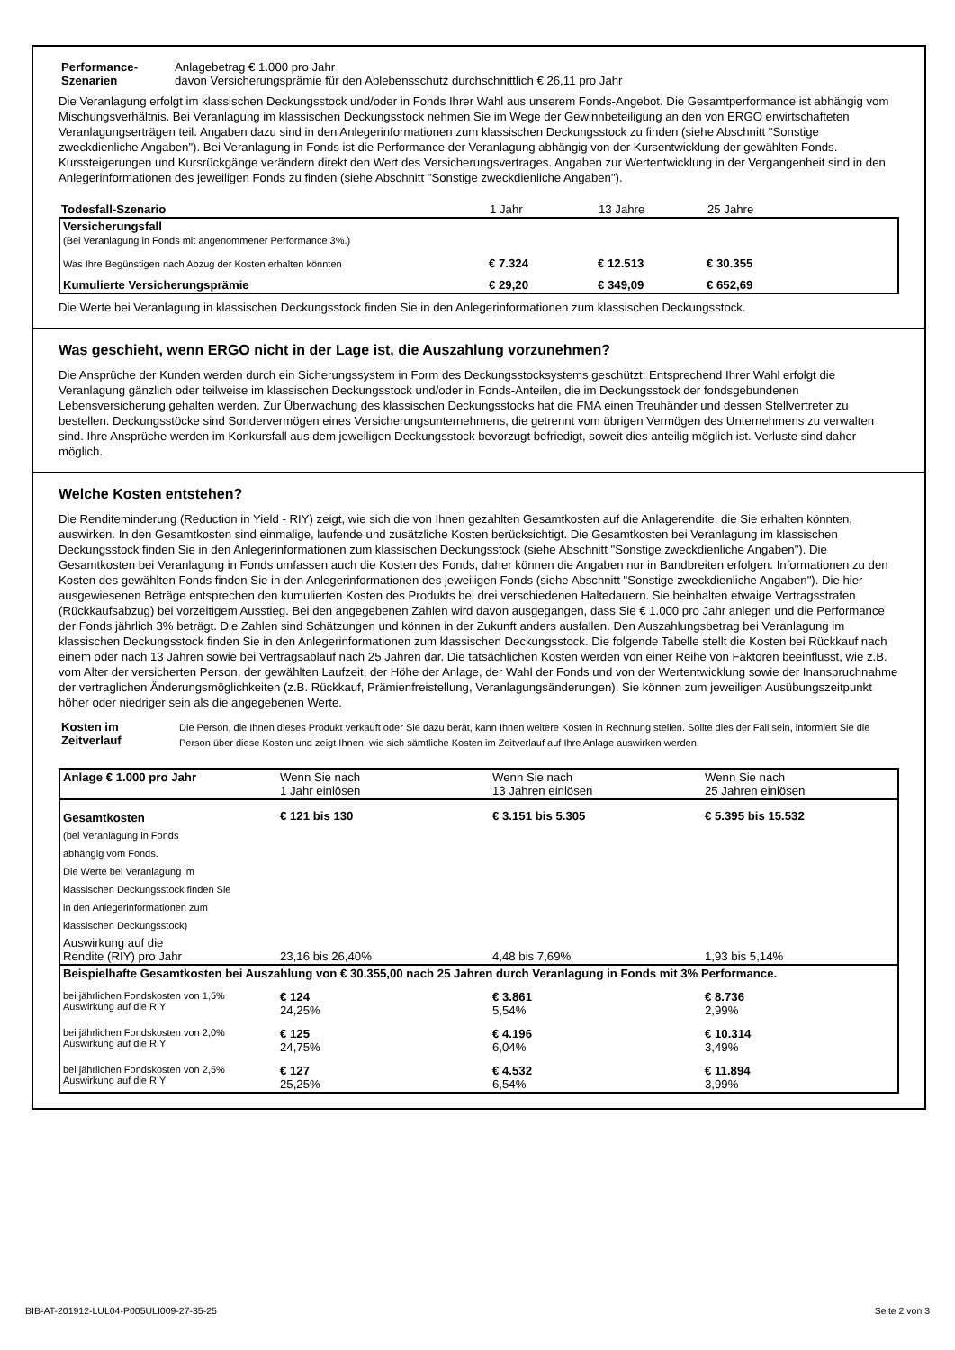| Performance- Szenarien | Anlagebetrag € 1.000 pro Jahr davon Versicherungsprämie für den Ablebensschutz durchschnittlich € 26,11 pro Jahr |
Die Veranlagung erfolgt im klassischen Deckungsstock und/oder in Fonds Ihrer Wahl aus unserem Fonds-Angebot. Die Gesamtperformance ist abhängig vom Mischungsverhältnis. Bei Veranlagung im klassischen Deckungsstock nehmen Sie im Wege der Gewinnbeteiligung an den von ERGO erwirtschafteten Veranlagungserträgen teil. Angaben dazu sind in den Anlegerinformationen zum klassischen Deckungsstock zu finden (siehe Abschnitt "Sonstige zweckdienliche Angaben"). Bei Veranlagung in Fonds ist die Performance der Veranlagung abhängig von der Kursentwicklung der gewählten Fonds. Kurssteigerungen und Kursrückgänge verändern direkt den Wert des Versicherungsvertrages. Angaben zur Wertentwicklung in der Vergangenheit sind in den Anlegerinformationen des jeweiligen Fonds zu finden (siehe Abschnitt "Sonstige zweckdienliche Angaben").
| Todesfall-Szenario | 1 Jahr | 13 Jahre | 25 Jahre |
| Versicherungsfall (Bei Veranlagung in Fonds mit angenommener Performance 3%.) | | | |
| Was Ihre Begünstigen nach Abzug der Kosten erhalten könnten | € 7.324 | € 12.513 | € 30.355 |
| Kumulierte Versicherungsprämie | € 29,20 | € 349,09 | € 652,69 |
Die Werte bei Veranlagung in klassischen Deckungsstock finden Sie in den Anlegerinformationen zum klassischen Deckungsstock.
Was geschieht, wenn ERGO nicht in der Lage ist, die Auszahlung vorzunehmen?
Die Ansprüche der Kunden werden durch ein Sicherungssystem in Form des Deckungsstocksystems geschützt: Entsprechend Ihrer Wahl erfolgt die Veranlagung gänzlich oder teilweise im klassischen Deckungsstock und/oder in Fonds-Anteilen, die im Deckungsstock der fondsgebundenen Lebensversicherung gehalten werden. Zur Überwachung des klassischen Deckungsstocks hat die FMA einen Treuhänder und dessen Stellvertreter zu bestellen. Deckungsstöcke sind Sondervermögen eines Versicherungsunternehmens, die getrennt vom übrigen Vermögen des Unternehmens zu verwalten sind. Ihre Ansprüche werden im Konkursfall aus dem jeweiligen Deckungsstock bevorzugt befriedigt, soweit dies anteilig möglich ist. Verluste sind daher möglich.
Welche Kosten entstehen?
Die Renditeminderung (Reduction in Yield - RIY) zeigt, wie sich die von Ihnen gezahlten Gesamtkosten auf die Anlagerendite, die Sie erhalten könnten, auswirken. In den Gesamtkosten sind einmalige, laufende und zusätzliche Kosten berücksichtigt. Die Gesamtkosten bei Veranlagung im klassischen Deckungsstock finden Sie in den Anlegerinformationen zum klassischen Deckungsstock (siehe Abschnitt "Sonstige zweckdienliche Angaben"). Die Gesamtkosten bei Veranlagung in Fonds umfassen auch die Kosten des Fonds, daher können die Angaben nur in Bandbreiten erfolgen. Informationen zu den Kosten des gewählten Fonds finden Sie in den Anlegerinformationen des jeweiligen Fonds (siehe Abschnitt "Sonstige zweckdienliche Angaben"). Die hier ausgewiesenen Beträge entsprechen den kumulierten Kosten des Produkts bei drei verschiedenen Haltedauern. Sie beinhalten etwaige Vertragsstrafen (Rückkaufsabzug) bei vorzeitigem Ausstieg. Bei den angegebenen Zahlen wird davon ausgegangen, dass Sie € 1.000 pro Jahr anlegen und die Performance der Fonds jährlich 3% beträgt. Die Zahlen sind Schätzungen und können in der Zukunft anders ausfallen. Den Auszahlungsbetrag bei Veranlagung im klassischen Deckungsstock finden Sie in den Anlegerinformationen zum klassischen Deckungsstock. Die folgende Tabelle stellt die Kosten bei Rückkauf nach einem oder nach 13 Jahren sowie bei Vertragsablauf nach 25 Jahren dar. Die tatsächlichen Kosten werden von einer Reihe von Faktoren beeinflusst, wie z.B. vom Alter der versicherten Person, der gewählten Laufzeit, der Höhe der Anlage, der Wahl der Fonds und von der Wertentwicklung sowie der Inanspruchnahme der vertraglichen Änderungsmöglichkeiten (z.B. Rückkauf, Prämienfreistellung, Veranlagungsänderungen). Sie können zum jeweiligen Ausübungszeitpunkt höher oder niedriger sein als die angegebenen Werte.
| Kosten im Zeitverlauf | Die Person, die Ihnen dieses Produkt verkauft oder Sie dazu berät, kann Ihnen weitere Kosten in Rechnung stellen. Sollte dies der Fall sein, informiert Sie die Person über diese Kosten und zeigt Ihnen, wie sich sämtliche Kosten im Zeitverlauf auf Ihre Anlage auswirken werden. |
| Anlage € 1.000 pro Jahr | Wenn Sie nach 1 Jahr einlösen | Wenn Sie nach 13 Jahren einlösen | Wenn Sie nach 25 Jahren einlösen |
| Gesamtkosten (bei Veranlagung in Fonds abhängig vom Fonds. Die Werte bei Veranlagung im klassischen Deckungsstock finden Sie in den Anlegerinformationen zum klassischen Deckungsstock) | € 121 bis 130 | € 3.151 bis 5.305 | € 5.395 bis 15.532 |
| Auswirkung auf die Rendite (RIY) pro Jahr | 23,16 bis 26,40% | 4,48 bis 7,69% | 1,93 bis 5,14% |
| Beispielhafte Gesamtkosten bei Auszahlung von € 30.355,00 nach 25 Jahren durch Veranlagung in Fonds mit 3% Performance. | | | |
| bei jährlichen Fondskosten von 1,5% Auswirkung auf die RIY | € 124 24,25% | € 3.861 5,54% | € 8.736 2,99% |
| bei jährlichen Fondskosten von 2,0% Auswirkung auf die RIY | € 125 24,75% | € 4.196 6,04% | € 10.314 3,49% |
| bei jährlichen Fondskosten von 2,5% Auswirkung auf die RIY | € 127 25,25% | € 4.532 6,54% | € 11.894 3,99% |
BIB-AT-201912-LUL04-P005ULI009-27-35-25 Seite 2 von 3